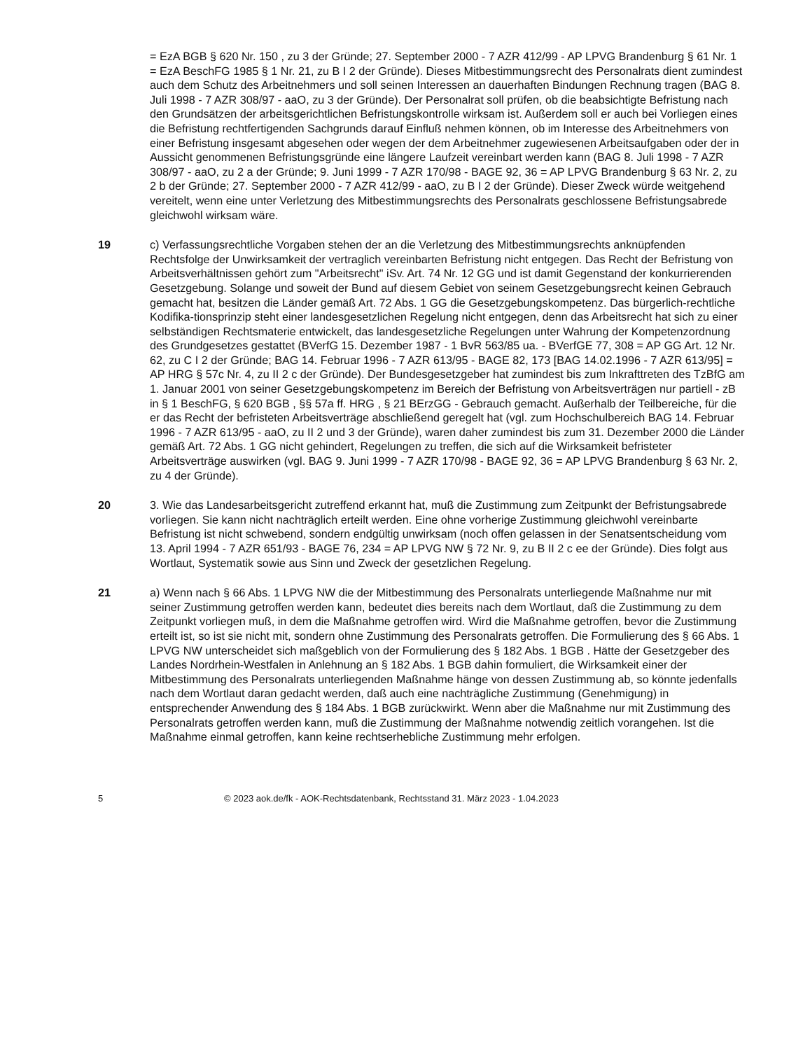= EzA BGB § 620 Nr. 150 , zu 3 der Gründe; 27. September 2000 - 7 AZR 412/99 - AP LPVG Brandenburg § 61 Nr. 1 = EzA BeschFG 1985 § 1 Nr. 21, zu B I 2 der Gründe). Dieses Mitbestimmungsrecht des Personalrats dient zumindest auch dem Schutz des Arbeitnehmers und soll seinen Interessen an dauerhaften Bindungen Rechnung tragen (BAG 8. Juli 1998 - 7 AZR 308/97 - aaO, zu 3 der Gründe). Der Personalrat soll prüfen, ob die beabsichtigte Befristung nach den Grundsätzen der arbeitsgerichtlichen Befristungskontrolle wirksam ist. Außerdem soll er auch bei Vorliegen eines die Befristung rechtfertigenden Sachgrunds darauf Einfluß nehmen können, ob im Interesse des Arbeitnehmers von einer Befristung insgesamt abgesehen oder wegen der dem Arbeitnehmer zugewiesenen Arbeitsaufgaben oder der in Aussicht genommenen Befristungsgründe eine längere Laufzeit vereinbart werden kann (BAG 8. Juli 1998 - 7 AZR 308/97 - aaO, zu 2 a der Gründe; 9. Juni 1999 - 7 AZR 170/98 - BAGE 92, 36 = AP LPVG Brandenburg § 63 Nr. 2, zu 2 b der Gründe; 27. September 2000 - 7 AZR 412/99 - aaO, zu B I 2 der Gründe). Dieser Zweck würde weitgehend vereitelt, wenn eine unter Verletzung des Mitbestimmungsrechts des Personalrats geschlossene Befristungsabrede gleichwohl wirksam wäre.
19 c) Verfassungsrechtliche Vorgaben stehen der an die Verletzung des Mitbestimmungsrechts anknüpfenden Rechtsfolge der Unwirksamkeit der vertraglich vereinbarten Befristung nicht entgegen. Das Recht der Befristung von Arbeitsverhältnissen gehört zum "Arbeitsrecht" iSv. Art. 74 Nr. 12 GG und ist damit Gegenstand der konkurrierenden Gesetzgebung. Solange und soweit der Bund auf diesem Gebiet von seinem Gesetzgebungsrecht keinen Gebrauch gemacht hat, besitzen die Länder gemäß Art. 72 Abs. 1 GG die Gesetzgebungskompetenz. Das bürgerlich-rechtliche Kodifika-tionsprinzip steht einer landesgesetzlichen Regelung nicht entgegen, denn das Arbeitsrecht hat sich zu einer selbständigen Rechtsmaterie entwickelt, das landesgesetzliche Regelungen unter Wahrung der Kompetenzordnung des Grundgesetzes gestattet (BVerfG 15. Dezember 1987 - 1 BvR 563/85 ua. - BVerfGE 77, 308 = AP GG Art. 12 Nr. 62, zu C I 2 der Gründe; BAG 14. Februar 1996 - 7 AZR 613/95 - BAGE 82, 173 [BAG 14.02.1996 - 7 AZR 613/95] = AP HRG § 57c Nr. 4, zu II 2 c der Gründe). Der Bundesgesetzgeber hat zumindest bis zum Inkrafttreten des TzBfG am 1. Januar 2001 von seiner Gesetzgebungskompetenz im Bereich der Befristung von Arbeitsverträgen nur partiell - zB in § 1 BeschFG, § 620 BGB , §§ 57a ff. HRG , § 21 BErzGG - Gebrauch gemacht. Außerhalb der Teilbereiche, für die er das Recht der befristeten Arbeitsverträge abschließend geregelt hat (vgl. zum Hochschulbereich BAG 14. Februar 1996 - 7 AZR 613/95 - aaO, zu II 2 und 3 der Gründe), waren daher zumindest bis zum 31. Dezember 2000 die Länder gemäß Art. 72 Abs. 1 GG nicht gehindert, Regelungen zu treffen, die sich auf die Wirksamkeit befristeter Arbeitsverträge auswirken (vgl. BAG 9. Juni 1999 - 7 AZR 170/98 - BAGE 92, 36 = AP LPVG Brandenburg § 63 Nr. 2, zu 4 der Gründe).
20 3. Wie das Landesarbeitsgericht zutreffend erkannt hat, muß die Zustimmung zum Zeitpunkt der Befristungsabrede vorliegen. Sie kann nicht nachträglich erteilt werden. Eine ohne vorherige Zustimmung gleichwohl vereinbarte Befristung ist nicht schwebend, sondern endgültig unwirksam (noch offen gelassen in der Senatsentscheidung vom 13. April 1994 - 7 AZR 651/93 - BAGE 76, 234 = AP LPVG NW § 72 Nr. 9, zu B II 2 c ee der Gründe). Dies folgt aus Wortlaut, Systematik sowie aus Sinn und Zweck der gesetzlichen Regelung.
21 a) Wenn nach § 66 Abs. 1 LPVG NW die der Mitbestimmung des Personalrats unterliegende Maßnahme nur mit seiner Zustimmung getroffen werden kann, bedeutet dies bereits nach dem Wortlaut, daß die Zustimmung zu dem Zeitpunkt vorliegen muß, in dem die Maßnahme getroffen wird. Wird die Maßnahme getroffen, bevor die Zustimmung erteilt ist, so ist sie nicht mit, sondern ohne Zustimmung des Personalrats getroffen. Die Formulierung des § 66 Abs. 1 LPVG NW unterscheidet sich maßgeblich von der Formulierung des § 182 Abs. 1 BGB . Hätte der Gesetzgeber des Landes Nordrhein-Westfalen in Anlehnung an § 182 Abs. 1 BGB dahin formuliert, die Wirksamkeit einer der Mitbestimmung des Personalrats unterliegenden Maßnahme hänge von dessen Zustimmung ab, so könnte jedenfalls nach dem Wortlaut daran gedacht werden, daß auch eine nachträgliche Zustimmung (Genehmigung) in entsprechender Anwendung des § 184 Abs. 1 BGB zurückwirkt. Wenn aber die Maßnahme nur mit Zustimmung des Personalrats getroffen werden kann, muß die Zustimmung der Maßnahme notwendig zeitlich vorangehen. Ist die Maßnahme einmal getroffen, kann keine rechtserhebliche Zustimmung mehr erfolgen.
5 © 2023 aok.de/fk - AOK-Rechtsdatenbank, Rechtsstand 31. März 2023 - 1.04.2023